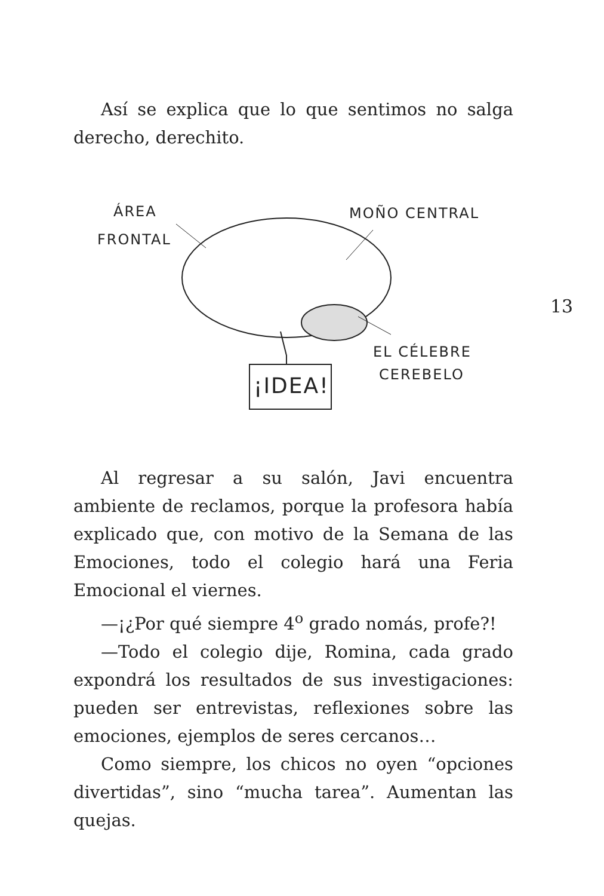Así se explica que lo que sentimos no salga derecho, derechito.
ÁREA
FRONTAL
MOÑO CENTRAL
EL CÉLEBRE
CEREBELO ¡IDEA!
13
Al regresar a su salón, Javi encuentra ambiente de reclamos, porque la profesora había explicado que, con motivo de la Semana de las Emociones, todo el colegio hará una Feria Emocional el viernes.
—¡¿Por qué siempre 4<sup>o</sup> grado nomás, profe?!
—Todo el colegio dije, Romina, cada grado expondrá los resultados de sus investigaciones: pueden ser entrevistas, reflexiones sobre las emociones, ejemplos de seres cercanos…
Como siempre, los chicos no oyen “opciones divertidas”, sino “mucha tarea”. Aumentan las quejas.